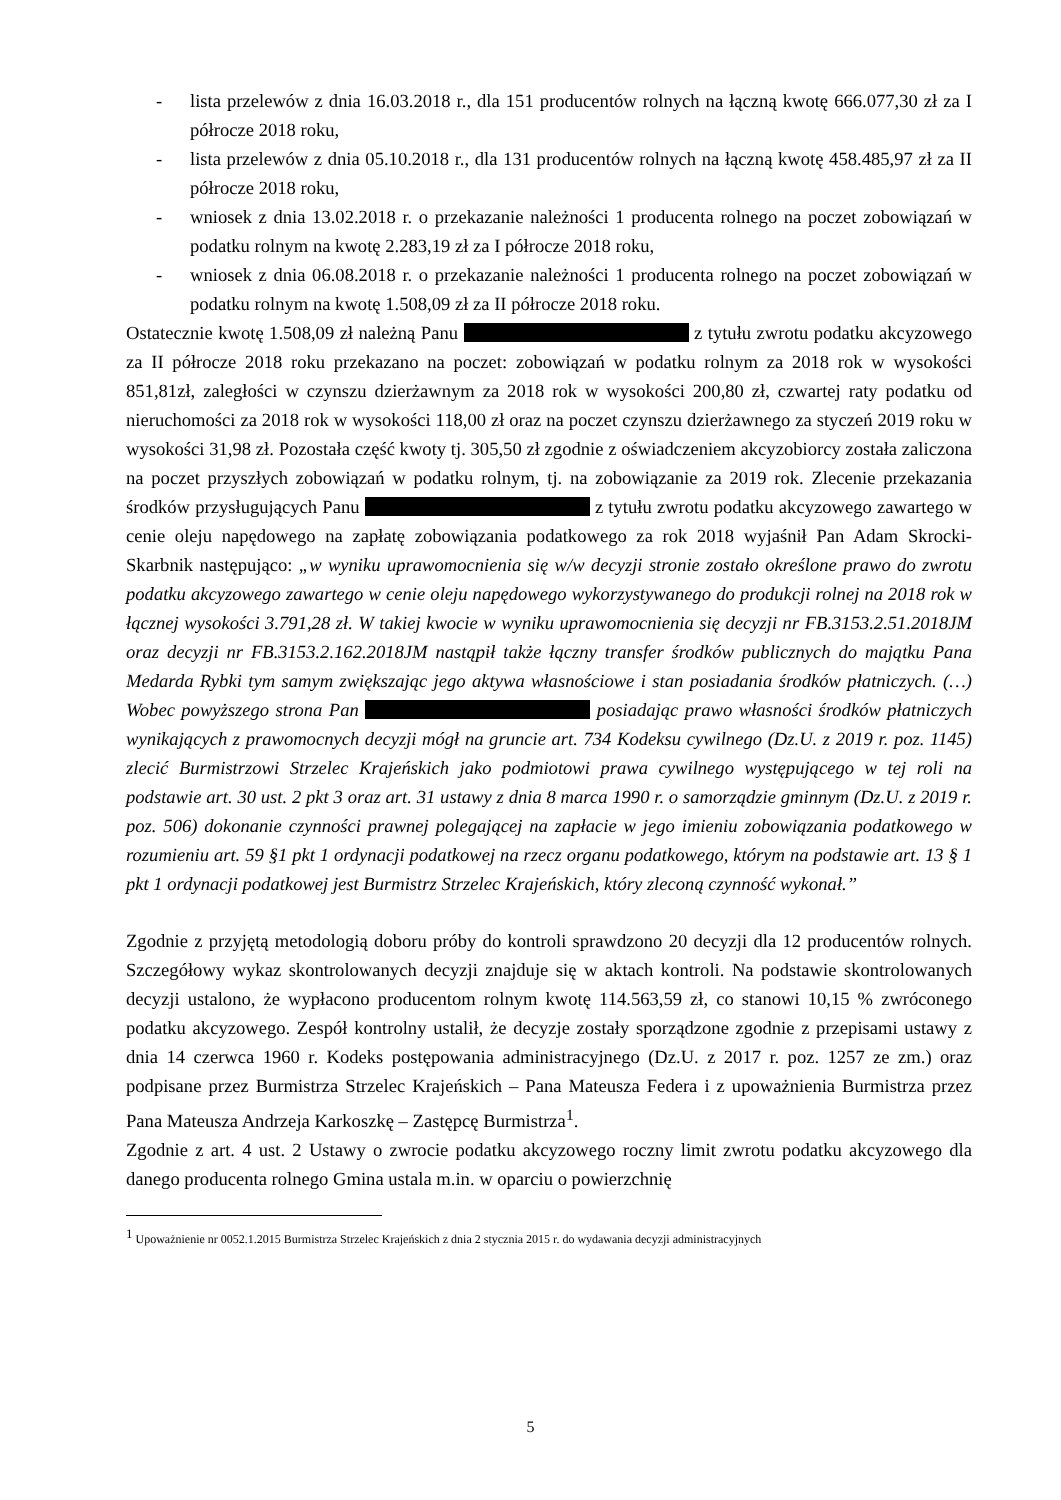- lista przelewów z dnia 16.03.2018 r., dla 151 producentów rolnych na łączną kwotę 666.077,30 zł za I półrocze 2018 roku,
- lista przelewów z dnia 05.10.2018 r., dla 131 producentów rolnych na łączną kwotę 458.485,97 zł za II półrocze 2018 roku,
- wniosek z dnia 13.02.2018 r. o przekazanie należności 1 producenta rolnego na poczet zobowiązań w podatku rolnym na kwotę 2.283,19 zł za I półrocze 2018 roku,
- wniosek z dnia 06.08.2018 r. o przekazanie należności 1 producenta rolnego na poczet zobowiązań w podatku rolnym na kwotę 1.508,09 zł za II półrocze 2018 roku.
Ostatecznie kwotę 1.508,09 zł należną Panu z tytułu zwrotu podatku akcyzowego za II półrocze 2018 roku przekazano na poczet: zobowiązań w podatku rolnym za 2018 rok w wysokości 851,81zł, zaległości w czynszu dzierżawnym za 2018 rok w wysokości 200,80 zł, czwartej raty podatku od nieruchomości za 2018 rok w wysokości 118,00 zł oraz na poczet czynszu dzierżawnego za styczeń 2019 roku w wysokości 31,98 zł. Pozostała część kwoty tj. 305,50 zł zgodnie z oświadczeniem akcyzobiorcy została zaliczona na poczet przyszłych zobowiązań w podatku rolnym, tj. na zobowiązanie za 2019 rok. Zlecenie przekazania środków przysługujących Panu z tytułu zwrotu podatku akcyzowego zawartego w cenie oleju napędowego na zapłatę zobowiązania podatkowego za rok 2018 wyjaśnił Pan Adam Skrocki- Skarbnik następująco: „w wyniku uprawomocnienia się w/w decyzji stronie zostało określone prawo do zwrotu podatku akcyzowego zawartego w cenie oleju napędowego wykorzystywanego do produkcji rolnej na 2018 rok w łącznej wysokości 3.791,28 zł. W takiej kwocie w wyniku uprawomocnienia się decyzji nr FB.3153.2.51.2018JM oraz decyzji nr FB.3153.2.162.2018JM nastąpił także łączny transfer środków publicznych do majątku Pana Medarda Rybki tym samym zwiększając jego aktywa własnościowe i stan posiadania środków płatniczych. (…) Wobec powyższego strona Pan posiadając prawo własności środków płatniczych wynikających z prawomocnych decyzji mógł na gruncie art. 734 Kodeksu cywilnego (Dz.U. z 2019 r. poz. 1145) zlecić Burmistrzowi Strzelec Krajeńskich jako podmiotowi prawa cywilnego występującego w tej roli na podstawie art. 30 ust. 2 pkt 3 oraz art. 31 ustawy z dnia 8 marca 1990 r. o samorządzie gminnym (Dz.U. z 2019 r. poz. 506) dokonanie czynności prawnej polegającej na zapłacie w jego imieniu zobowiązania podatkowego w rozumieniu art. 59 §1 pkt 1 ordynacji podatkowej na rzecz organu podatkowego, którym na podstawie art. 13 § 1 pkt 1 ordynacji podatkowej jest Burmistrz Strzelec Krajeńskich, który zleconą czynność wykonał.”
Zgodnie z przyjętą metodologią doboru próby do kontroli sprawdzono 20 decyzji dla 12 producentów rolnych. Szczegółowy wykaz skontrolowanych decyzji znajduje się w aktach kontroli. Na podstawie skontrolowanych decyzji ustalono, że wypłacono producentom rolnym kwotę 114.563,59 zł, co stanowi 10,15 % zwróconego podatku akcyzowego. Zespół kontrolny ustalił, że decyzje zostały sporządzone zgodnie z przepisami ustawy z dnia 14 czerwca 1960 r. Kodeks postępowania administracyjnego (Dz.U. z 2017 r. poz. 1257 ze zm.) oraz podpisane przez Burmistrza Strzelec Krajeńskich – Pana Mateusza Federa i z upoważnienia Burmistrza przez Pana Mateusza Andrzeja Karkoszkę – Zastępcę Burmistrza<sup>1</sup>.
Zgodnie z art. 4 ust. 2 Ustawy o zwrocie podatku akcyzowego roczny limit zwrotu podatku akcyzowego dla danego producenta rolnego Gmina ustala m.in. w oparciu o powierzchnię
<sup>1</sup> Upoważnienie nr 0052.1.2015 Burmistrza Strzelec Krajeńskich z dnia 2 stycznia 2015 r. do wydawania decyzji administracyjnych
5